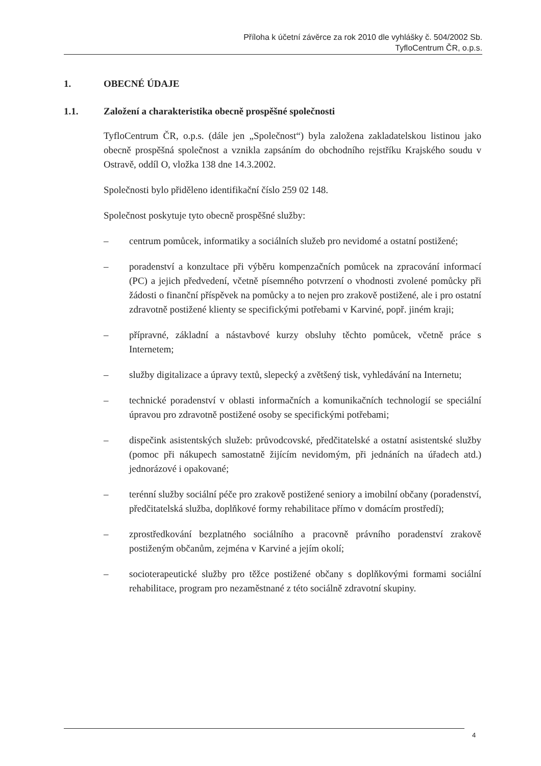Příloha k účetní závěrce za rok 2010 dle vyhlášky č. 504/2002 Sb.
TyfloCentrum ČR, o.p.s.
1. OBECNÉ ÚDAJE
1.1. Založení a charakteristika obecně prospěšné společnosti
TyfloCentrum ČR, o.p.s. (dále jen „Společnost“) byla založena zakladatelskou listinou jako obecně prospěšná společnost a vznikla zapsáním do obchodního rejstříku Krajského soudu v Ostravě, oddíl O, vložka 138 dne 14.3.2002.
Společnosti bylo přiděleno identifikační číslo 259 02 148.
Společnost poskytuje tyto obecně prospěšné služby:
– centrum pomůcek, informatiky a sociálních služeb pro nevidomé a ostatní postižené;
– poradenství a konzultace při výběru kompenzačních pomůcek na zpracování informací (PC) a jejich předvedení, včetně písemného potvrzení o vhodnosti zvolené pomůcky při žádosti o finanční příspěvek na pomůcky a to nejen pro zrakově postižené, ale i pro ostatní zdravotně postižené klienty se specifickými potřebami v Karviné, popř. jiném kraji;
– přípravné, základní a nástavbové kurzy obsluhy těchto pomůcek, včetně práce s Internetem;
– služby digitalizace a úpravy textů, slepecký a zvětšený tisk, vyhledávání na Internetu;
– technické poradenství v oblasti informačních a komunikačních technologií se speciální úpravou pro zdravotně postižené osoby se specifickými potřebami;
– dispečink asistentských služeb: průvodcovské, předčitatelské a ostatní asistentské služby (pomoc při nákupech samostatně žijícím nevidomým, při jednáních na úřadech atd.) jednorázové i opakované;
– terénní služby sociální péče pro zrakově postižené seniory a imobilní občany (poradenství, předčitatelská služba, doplňkové formy rehabilitace přímo v domácím prostředí);
– zprostředkování bezplatného sociálního a pracovně právního poradenství zrakově postiženým občanům, zejména v Karviné a jejím okolí;
– socioterapeutické služby pro těžce postižené občany s doplňkovými formami sociální rehabilitace, program pro nezaměstnané z této sociálně zdravotní skupiny.
4